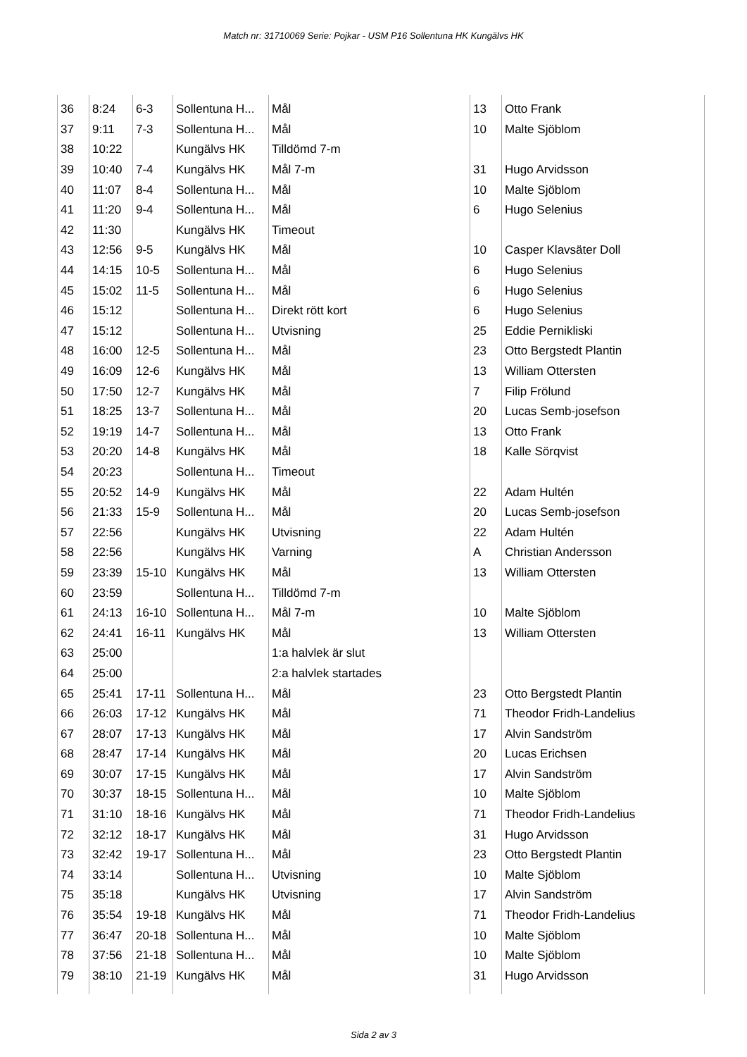Match nr: 31710069 Serie: Pojkar - USM P16 Sollentuna HK Kungälvs HK
| 36 | 8:24 | 6-3 | Sollentuna H... | Mål | 13 | Otto Frank |
| 37 | 9:11 | 7-3 | Sollentuna H... | Mål | 10 | Malte Sjöblom |
| 38 | 10:22 | | Kungälvs HK | Tilldömd 7-m | | |
| 39 | 10:40 | 7-4 | Kungälvs HK | Mål 7-m | 31 | Hugo Arvidsson |
| 40 | 11:07 | 8-4 | Sollentuna H... | Mål | 10 | Malte Sjöblom |
| 41 | 11:20 | 9-4 | Sollentuna H... | Mål | 6 | Hugo Selenius |
| 42 | 11:30 | | Kungälvs HK | Timeout | | |
| 43 | 12:56 | 9-5 | Kungälvs HK | Mål | 10 | Casper Klavsäter Doll |
| 44 | 14:15 | 10-5 | Sollentuna H... | Mål | 6 | Hugo Selenius |
| 45 | 15:02 | 11-5 | Sollentuna H... | Mål | 6 | Hugo Selenius |
| 46 | 15:12 | | Sollentuna H... | Direkt rött kort | 6 | Hugo Selenius |
| 47 | 15:12 | | Sollentuna H... | Utvisning | 25 | Eddie Pernikliski |
| 48 | 16:00 | 12-5 | Sollentuna H... | Mål | 23 | Otto Bergstedt Plantin |
| 49 | 16:09 | 12-6 | Kungälvs HK | Mål | 13 | William Ottersten |
| 50 | 17:50 | 12-7 | Kungälvs HK | Mål | 7 | Filip Frölund |
| 51 | 18:25 | 13-7 | Sollentuna H... | Mål | 20 | Lucas Semb-josefson |
| 52 | 19:19 | 14-7 | Sollentuna H... | Mål | 13 | Otto Frank |
| 53 | 20:20 | 14-8 | Kungälvs HK | Mål | 18 | Kalle Sörqvist |
| 54 | 20:23 | | Sollentuna H... | Timeout | | |
| 55 | 20:52 | 14-9 | Kungälvs HK | Mål | 22 | Adam Hultén |
| 56 | 21:33 | 15-9 | Sollentuna H... | Mål | 20 | Lucas Semb-josefson |
| 57 | 22:56 | | Kungälvs HK | Utvisning | 22 | Adam Hultén |
| 58 | 22:56 | | Kungälvs HK | Varning | A | Christian Andersson |
| 59 | 23:39 | 15-10 | Kungälvs HK | Mål | 13 | William Ottersten |
| 60 | 23:59 | | Sollentuna H... | Tilldömd 7-m | | |
| 61 | 24:13 | 16-10 | Sollentuna H... | Mål 7-m | 10 | Malte Sjöblom |
| 62 | 24:41 | 16-11 | Kungälvs HK | Mål | 13 | William Ottersten |
| 63 | 25:00 | | | 1:a halvlek är slut | | |
| 64 | 25:00 | | | 2:a halvlek startades | | |
| 65 | 25:41 | 17-11 | Sollentuna H... | Mål | 23 | Otto Bergstedt Plantin |
| 66 | 26:03 | 17-12 | Kungälvs HK | Mål | 71 | Theodor Fridh-Landelius |
| 67 | 28:07 | 17-13 | Kungälvs HK | Mål | 17 | Alvin Sandström |
| 68 | 28:47 | 17-14 | Kungälvs HK | Mål | 20 | Lucas Erichsen |
| 69 | 30:07 | 17-15 | Kungälvs HK | Mål | 17 | Alvin Sandström |
| 70 | 30:37 | 18-15 | Sollentuna H... | Mål | 10 | Malte Sjöblom |
| 71 | 31:10 | 18-16 | Kungälvs HK | Mål | 71 | Theodor Fridh-Landelius |
| 72 | 32:12 | 18-17 | Kungälvs HK | Mål | 31 | Hugo Arvidsson |
| 73 | 32:42 | 19-17 | Sollentuna H... | Mål | 23 | Otto Bergstedt Plantin |
| 74 | 33:14 | | Sollentuna H... | Utvisning | 10 | Malte Sjöblom |
| 75 | 35:18 | | Kungälvs HK | Utvisning | 17 | Alvin Sandström |
| 76 | 35:54 | 19-18 | Kungälvs HK | Mål | 71 | Theodor Fridh-Landelius |
| 77 | 36:47 | 20-18 | Sollentuna H... | Mål | 10 | Malte Sjöblom |
| 78 | 37:56 | 21-18 | Sollentuna H... | Mål | 10 | Malte Sjöblom |
| 79 | 38:10 | 21-19 | Kungälvs HK | Mål | 31 | Hugo Arvidsson |
Sida 2 av 3